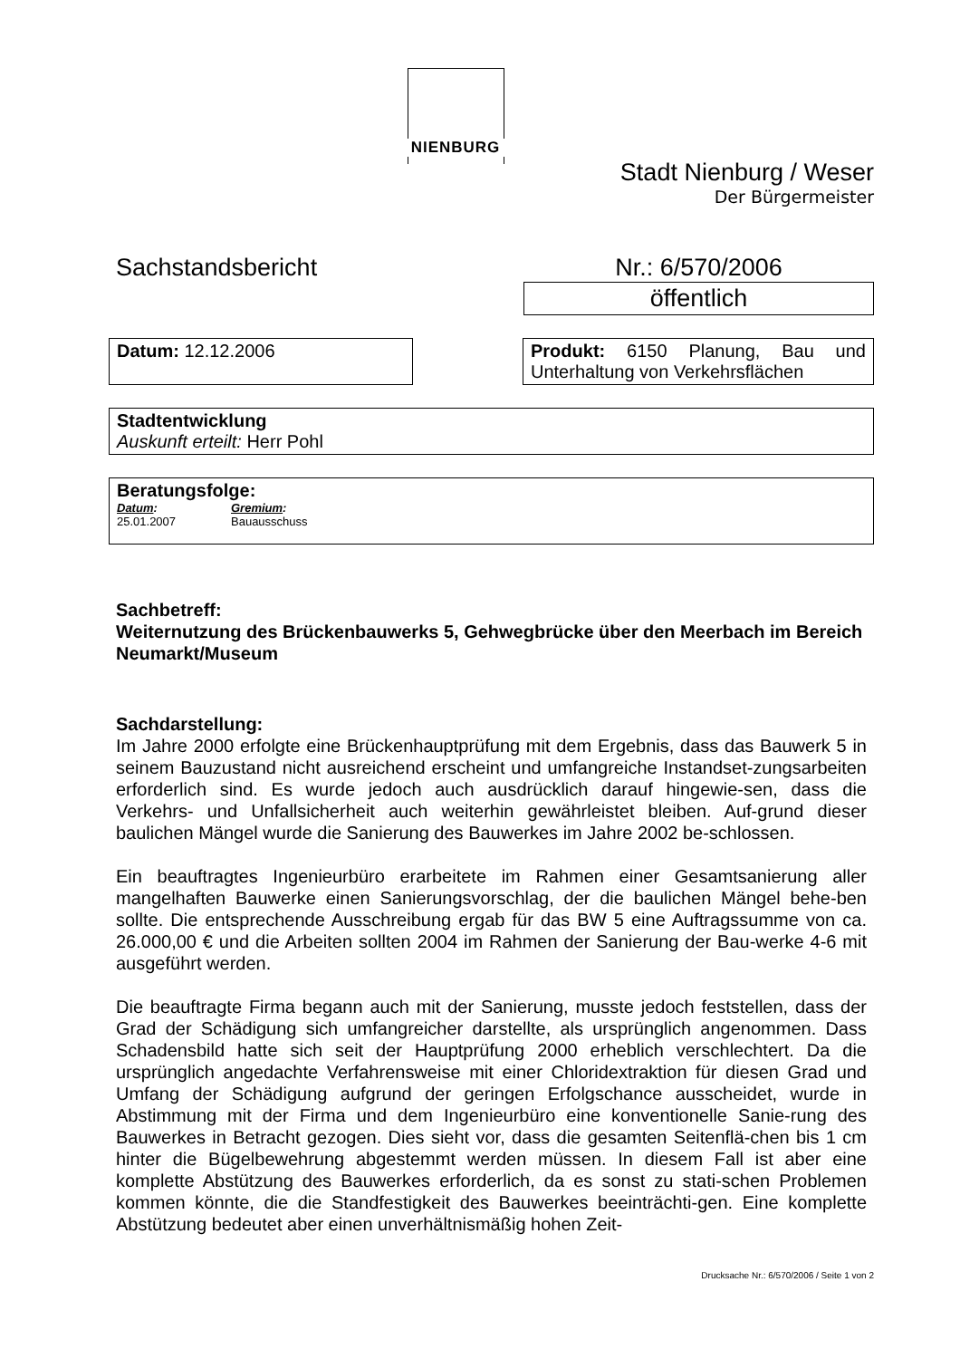NIENBURG
Stadt Nienburg / Weser
Der Bürgermeister
Sachstandsbericht Nr.: 6/570/2006
öffentlich
Datum: 12.12.2006 Produkt: 6150 Planung, Bau und Unterhaltung von Verkehrsflächen
Stadtentwicklung
Auskunft erteilt: Herr Pohl
Beratungsfolge:
Datum:
25.01.2007
Gremium:
Bauausschuss
Sachbetreff:
Weiternutzung des Brückenbauwerks 5, Gehwegbrücke über den Meerbach im Bereich Neumarkt/Museum
Sachdarstellung:
Im Jahre 2000 erfolgte eine Brückenhauptprüfung mit dem Ergebnis, dass das Bauwerk 5 in seinem Bauzustand nicht ausreichend erscheint und umfangreiche Instandset-zungsarbeiten erforderlich sind. Es wurde jedoch auch ausdrücklich darauf hingewie-sen, dass die Verkehrs- und Unfallsicherheit auch weiterhin gewährleistet bleiben. Auf-grund dieser baulichen Mängel wurde die Sanierung des Bauwerkes im Jahre 2002 be-schlossen.
Ein beauftragtes Ingenieurbüro erarbeitete im Rahmen einer Gesamtsanierung aller mangelhaften Bauwerke einen Sanierungsvorschlag, der die baulichen Mängel behe-ben sollte. Die entsprechende Ausschreibung ergab für das BW 5 eine Auftragssumme von ca. 26.000,00 € und die Arbeiten sollten 2004 im Rahmen der Sanierung der Bau-werke 4-6 mit ausgeführt werden.
Die beauftragte Firma begann auch mit der Sanierung, musste jedoch feststellen, dass der Grad der Schädigung sich umfangreicher darstellte, als ursprünglich angenommen. Dass Schadensbild hatte sich seit der Hauptprüfung 2000 erheblich verschlechtert. Da die ursprünglich angedachte Verfahrensweise mit einer Chloridextraktion für diesen Grad und Umfang der Schädigung aufgrund der geringen Erfolgschance ausscheidet, wurde in Abstimmung mit der Firma und dem Ingenieurbüro eine konventionelle Sanie-rung des Bauwerkes in Betracht gezogen. Dies sieht vor, dass die gesamten Seitenflä-chen bis 1 cm hinter die Bügelbewehrung abgestemmt werden müssen. In diesem Fall ist aber eine komplette Abstützung des Bauwerkes erforderlich, da es sonst zu stati-schen Problemen kommen könnte, die die Standfestigkeit des Bauwerkes beeinträchti-gen. Eine komplette Abstützung bedeutet aber einen unverhältnismäßig hohen Zeit-
Drucksache Nr.: 6/570/2006 / Seite 1 von 2